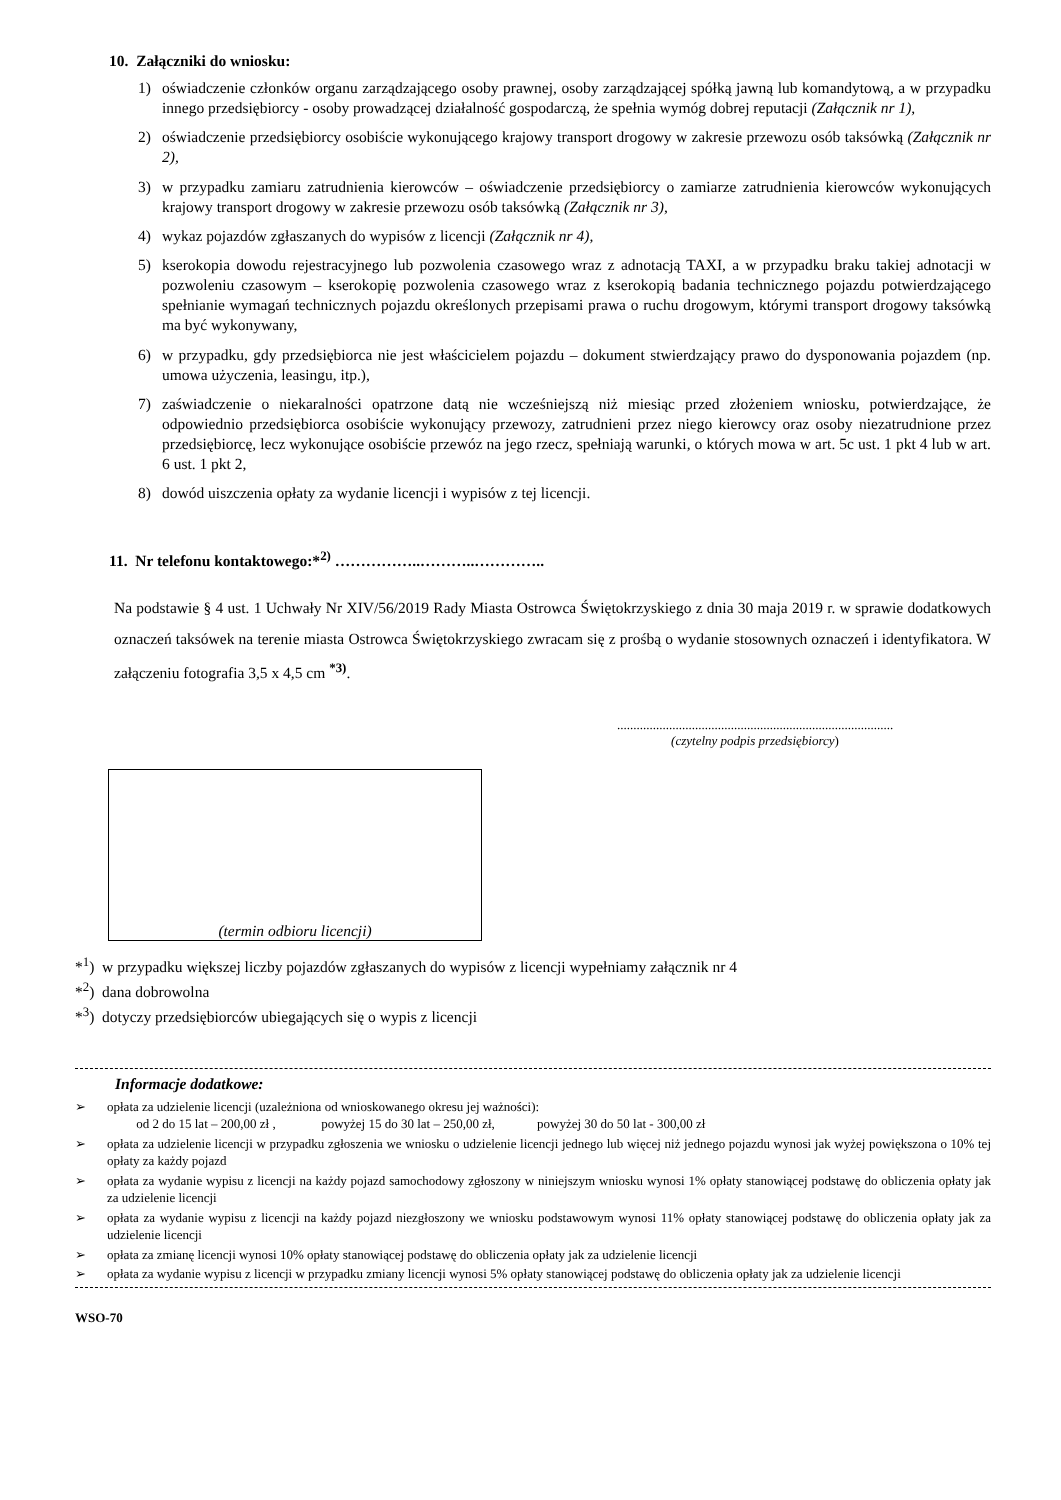10. Załączniki do wniosku:
1) oświadczenie członków organu zarządzającego osoby prawnej, osoby zarządzającej spółką jawną lub komandytową, a w przypadku innego przedsiębiorcy - osoby prowadzącej działalność gospodarczą, że spełnia wymóg dobrej reputacji (Załącznik nr 1),
2) oświadczenie przedsiębiorcy osobiście wykonującego krajowy transport drogowy w zakresie przewozu osób taksówką (Załącznik nr 2),
3) w przypadku zamiaru zatrudnienia kierowców – oświadczenie przedsiębiorcy o zamiarze zatrudnienia kierowców wykonujących krajowy transport drogowy w zakresie przewozu osób taksówką (Załącznik nr 3),
4) wykaz pojazdów zgłaszanych do wypisów z licencji (Załącznik nr 4),
5) kserokopia dowodu rejestracyjnego lub pozwolenia czasowego wraz z adnotacją TAXI, a w przypadku braku takiej adnotacji w pozwoleniu czasowym – kserokopię pozwolenia czasowego wraz z kserokopią badania technicznego pojazdu potwierdzającego spełnianie wymagań technicznych pojazdu określonych przepisami prawa o ruchu drogowym, którymi transport drogowy taksówką ma być wykonywany,
6) w przypadku, gdy przedsiębiorca nie jest właścicielem pojazdu – dokument stwierdzający prawo do dysponowania pojazdem (np. umowa użyczenia, leasingu, itp.),
7) zaświadczenie o niekaralności opatrzone datą nie wcześniejszą niż miesiąc przed złożeniem wniosku, potwierdzające, że odpowiednio przedsiębiorca osobiście wykonujący przewozy, zatrudnieni przez niego kierowcy oraz osoby niezatrudnione przez przedsiębiorcę, lecz wykonujące osobiście przewóz na jego rzecz, spełniają warunki, o których mowa w art. 5c ust. 1 pkt 4 lub w art. 6 ust. 1 pkt 2,
8) dowód uiszczenia opłaty za wydanie licencji i wypisów z tej licencji.
11. Nr telefonu kontaktowego:*<sup>2)</sup> ……………..………..…………..
Na podstawie § 4 ust. 1 Uchwały Nr XIV/56/2019 Rady Miasta Ostrowca Świętokrzyskiego z dnia 30 maja 2019 r. w sprawie dodatkowych oznaczeń taksówek na terenie miasta Ostrowca Świętokrzyskiego zwracam się z prośbą o wydanie stosownych oznaczeń i identyfikatora. W załączeniu fotografia 3,5 x 4,5 cm <sup>*3)</sup>.
.....................................................................................
(czytelny podpis przedsiębiorcy)
(termin odbioru licencji)
*<sup>1</sup>) w przypadku większej liczby pojazdów zgłaszanych do wypisów z licencji wypełniamy załącznik nr 4
*<sup>2</sup>) dana dobrowolna
*<sup>3</sup>) dotyczy przedsiębiorców ubiegających się o wypis z licencji
Informacje dodatkowe:
➢ opłata za udzielenie licencji (uzależniona od wnioskowanego okresu jej ważności):
od 2 do 15 lat – 200,00 zł , powyżej 15 do 30 lat – 250,00 zł, powyżej 30 do 50 lat - 300,00 zł
➢ opłata za udzielenie licencji w przypadku zgłoszenia we wniosku o udzielenie licencji jednego lub więcej niż jednego pojazdu wynosi jak wyżej powiększona o 10% tej opłaty za każdy pojazd
➢ opłata za wydanie wypisu z licencji na każdy pojazd samochodowy zgłoszony w niniejszym wniosku wynosi 1% opłaty stanowiącej podstawę do obliczenia opłaty jak za udzielenie licencji
➢ opłata za wydanie wypisu z licencji na każdy pojazd niezgłoszony we wniosku podstawowym wynosi 11% opłaty stanowiącej podstawę do obliczenia opłaty jak za udzielenie licencji
➢ opłata za zmianę licencji wynosi 10% opłaty stanowiącej podstawę do obliczenia opłaty jak za udzielenie licencji
➢ opłata za wydanie wypisu z licencji w przypadku zmiany licencji wynosi 5% opłaty stanowiącej podstawę do obliczenia opłaty jak za udzielenie licencji
WSO-70